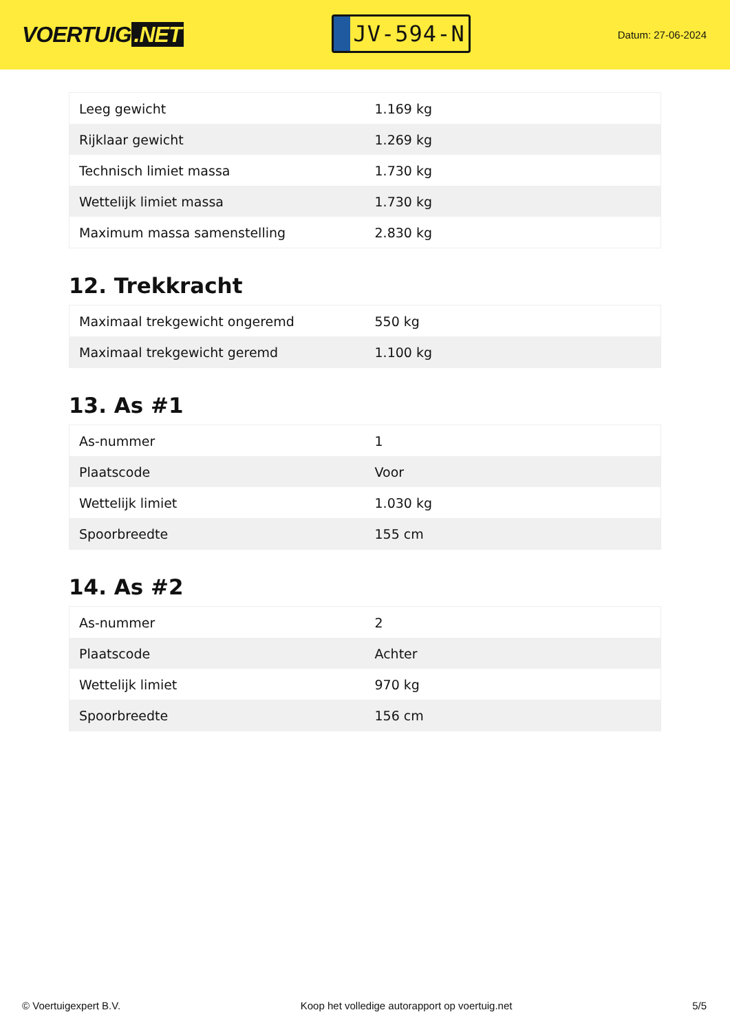VOERTUIG.NET
JV-594-N
Datum: 27-06-2024
| Leeg gewicht | 1.169 kg |
| Rijklaar gewicht | 1.269 kg |
| Technisch limiet massa | 1.730 kg |
| Wettelijk limiet massa | 1.730 kg |
| Maximum massa samenstelling | 2.830 kg |
12. Trekkracht
| Maximaal trekgewicht ongeremd | 550 kg |
| Maximaal trekgewicht geremd | 1.100 kg |
13. As #1
| As-nummer | 1 |
| Plaatscode | Voor |
| Wettelijk limiet | 1.030 kg |
| Spoorbreedte | 155 cm |
14. As #2
| As-nummer | 2 |
| Plaatscode | Achter |
| Wettelijk limiet | 970 kg |
| Spoorbreedte | 156 cm |
© Voertuigexpert B.V. Koop het volledige autorapport op voertuig.net 5/5